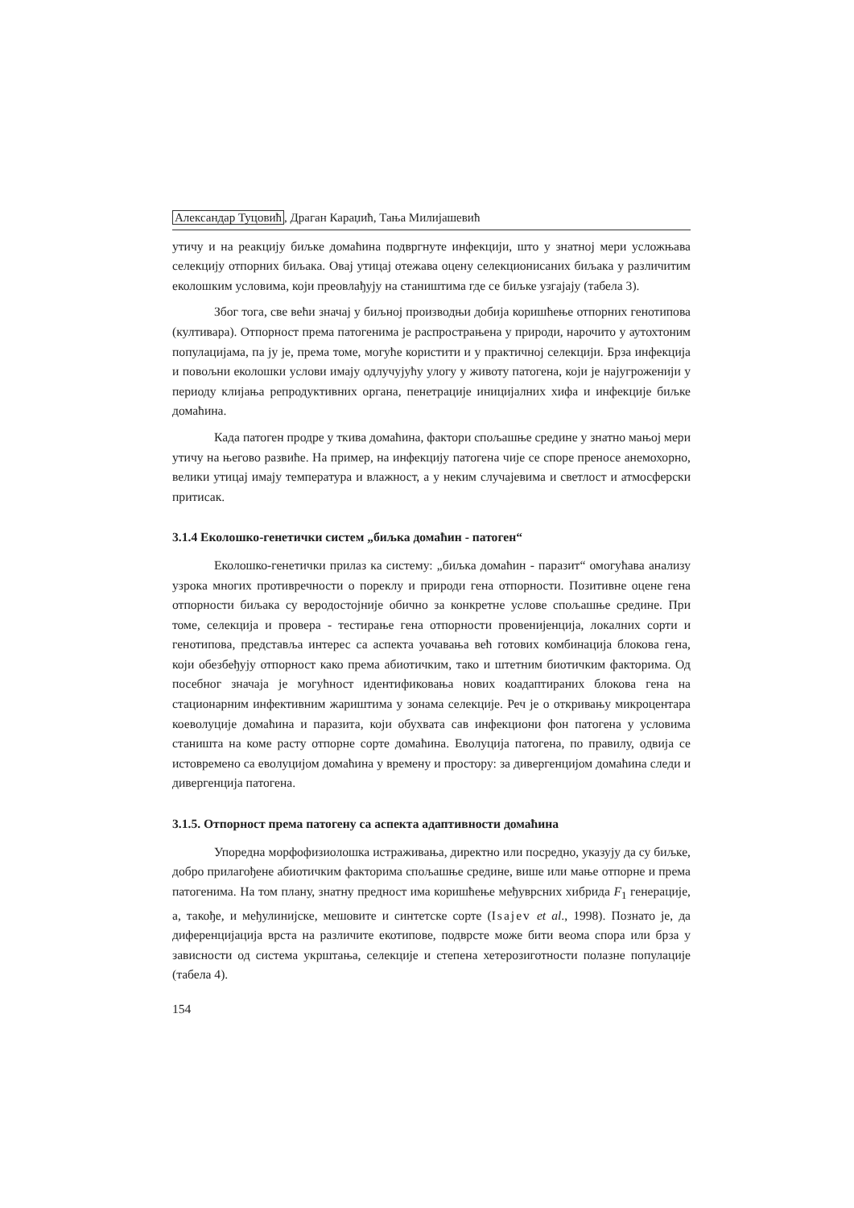Александар Туцовић, Драган Караџић, Тања Милијашевић
утичу и на реакцију биљке домаћина подвргнуте инфекцији, што у знатној мери усложњава селекцију отпорних биљака. Овај утицај отежава оцену селекционисаних биљака у различитим еколошким условима, који преовлађују на стаништима где се биљке узгајају (табела 3).
Због тога, све већи значај у биљној производњи добија коришћење отпорних генотипова (култивара). Отпорност према патогенима је распрострањена у природи, нарочито у аутохтоним популацијама, па ју је, према томе, могуће користити и у практичној селекцији. Брза инфекција и повољни еколошки услови имају одлучујућу улогу у животу патогена, који је најугроженији у периоду клијања репродуктивних органа, пенетрације иницијалних хифа и инфекције биљке домаћина.
Када патоген продре у ткива домаћина, фактори спољашње средине у знатно мањој мери утичу на његово развиће. На пример, на инфекцију патогена чије се споре преносе анемохорно, велики утицај имају температура и влажност, а у неким случајевима и светлост и атмосферски притисак.
3.1.4 Еколошко-генетички систем „биљка домаћин - патоген“
Еколошко-генетички прилаз ка систему: „биљка домаћин - паразит“ омогућава анализу узрока многих противречности о пореклу и природи гена отпорности. Позитивне оцене гена отпорности биљака су веродостојније обично за конкретне услове спољашње средине. При томе, селекција и провера - тестирање гена отпорности провенијенција, локалних сорти и генотипова, представља интерес са аспекта уочавања већ готових комбинација блокова гена, који обезбеђују отпорност како према абиотичким, тако и штетним биотичким факторима. Од посебног значаја је могућност идентификовања нових коадаптираних блокова гена на стационарним инфективним жариштима у зонама селекције. Реч је о откривању микроцентара коеволуције домаћина и паразита, који обухвата сав инфекциони фон патогена у условима станишта на коме расту отпорне сорте домаћина. Еволуција патогена, по правилу, одвија се истовремено са еволуцијом домаћина у времену и простору: за дивергенцијом домаћина следи и дивергенција патогена.
3.1.5. Отпорност према патогену са аспекта адаптивности домаћина
Упоредна морфофизиолошка истраживања, директно или посредно, указују да су биљке, добро прилагођене абиотичким факторима спољашње средине, више или мање отпорне и према патогенима. На том плану, знатну предност има коришћење међуврсних хибрида F<sub>1</sub> генерације, а, такође, и међулинијске, мешовите и синтетске сорте (Isajev et al., 1998). Познато је, да диференцијација врста на различите екотипове, подврсте може бити веома спора или брза у зависности од система укрштања, селекције и степена хетерозиготности полазне популације (табела 4).
154